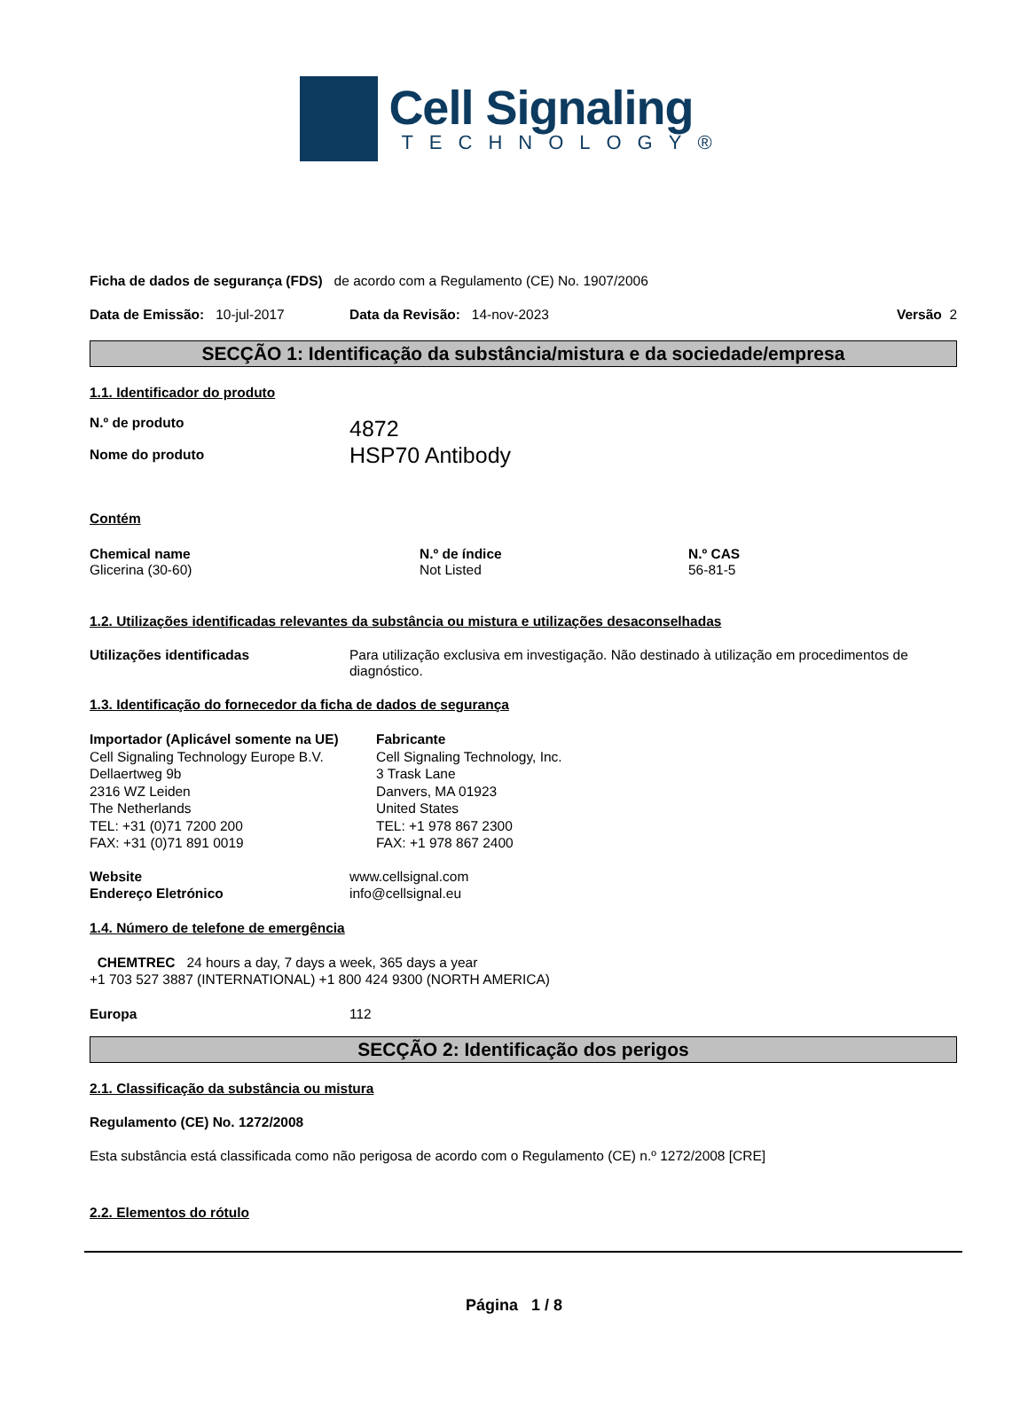Cell Signaling
TECHNOLOGY®
Ficha de dados de segurança (FDS) de acordo com a Regulamento (CE) No. 1907/2006
Data de Emissão: 10-jul-2017 Data da Revisão: 14-nov-2023 Versão 2
SECÇÃO 1: Identificação da substância/mistura e da sociedade/empresa
1.1. Identificador do produto
N.º de produto
Nome do produto 4872
HSP70 Antibody
Contém
Chemical name
Glicerina (30-60) N.º de índice
Not Listed N.º CAS
56-81-5
1.2. Utilizações identificadas relevantes da substância ou mistura e utilizações desaconselhadas
Utilizações identificadas Para utilização exclusiva em investigação. Não destinado à utilização em procedimentos de diagnóstico.
1.3. Identificação do fornecedor da ficha de dados de segurança
Importador (Aplicável somente na UE)
Cell Signaling Technology Europe B.V.
Dellaertweg 9b
2316 WZ Leiden
The Netherlands
TEL: +31 (0)71 7200 200
FAX: +31 (0)71 891 0019 Fabricante
Cell Signaling Technology, Inc.
3 Trask Lane
Danvers, MA 01923
United States
TEL: +1 978 867 2300
FAX: +1 978 867 2400
Website
Endereço Eletrónico www.cellsignal.com
info@cellsignal.eu
1.4. Número de telefone de emergência
CHEMTREC 24 hours a day, 7 days a week, 365 days a year
+1 703 527 3887 (INTERNATIONAL) +1 800 424 9300 (NORTH AMERICA)
Europa 112
SECÇÃO 2: Identificação dos perigos
2.1. Classificação da substância ou mistura
Regulamento (CE) No. 1272/2008
Esta substância está classificada como não perigosa de acordo com o Regulamento (CE) n.º 1272/2008 [CRE]
2.2. Elementos do rótulo
Página 1 / 8